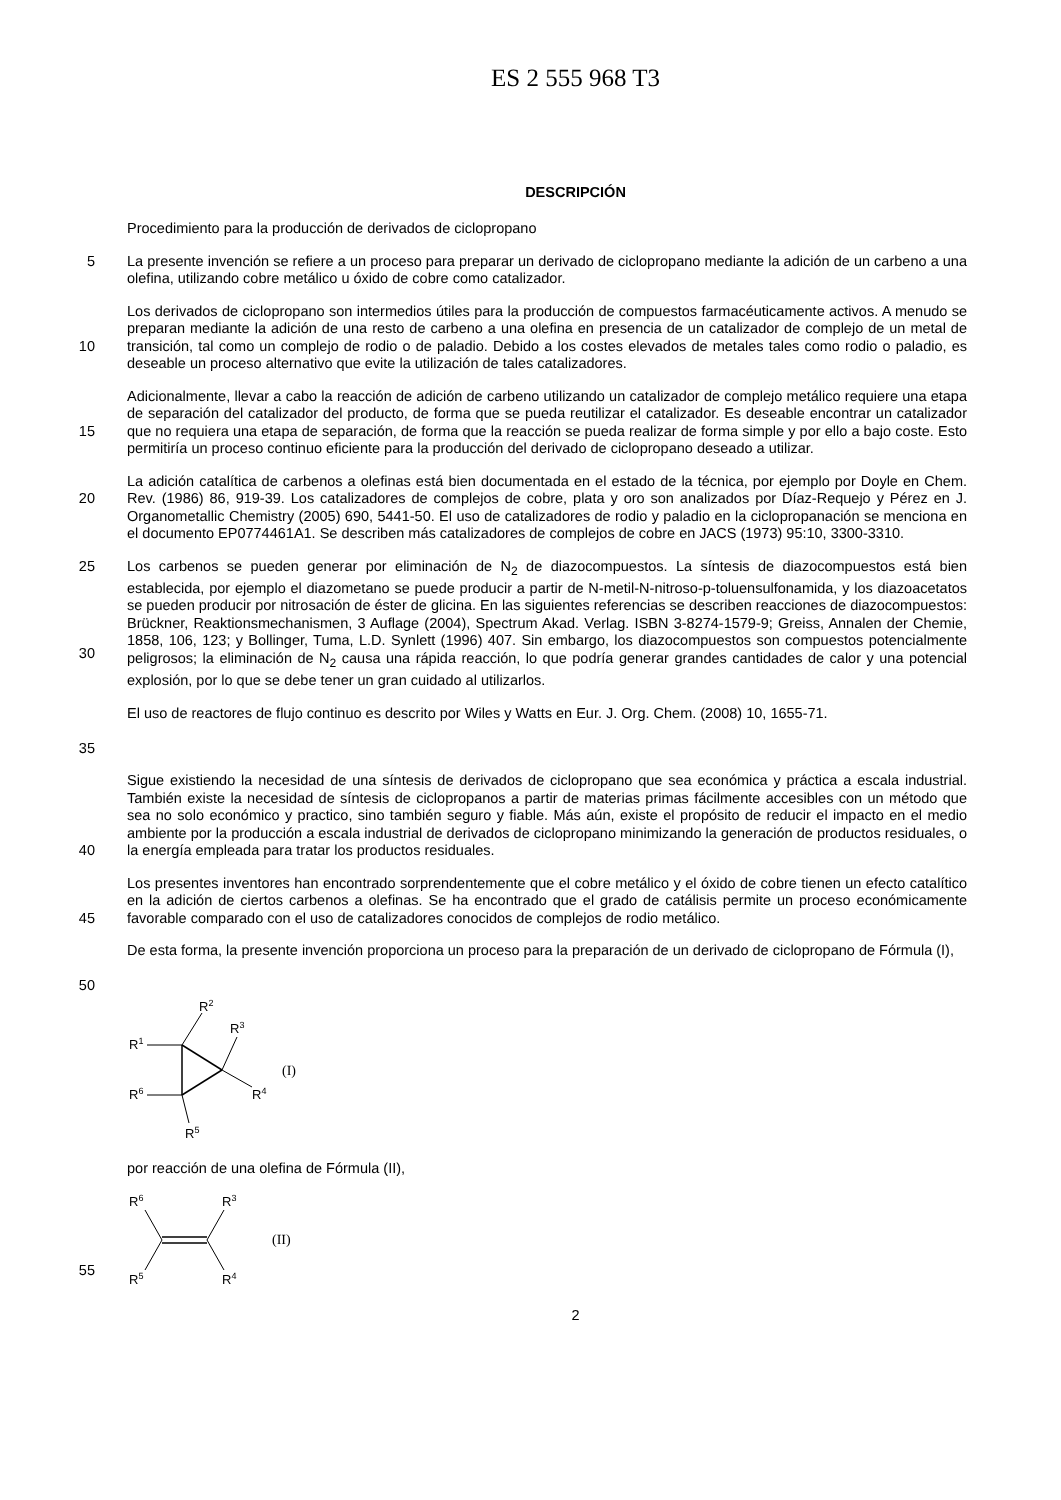ES 2 555 968 T3
DESCRIPCIÓN
Procedimiento para la producción de derivados de ciclopropano
5
La presente invención se refiere a un proceso para preparar un derivado de ciclopropano mediante la adición de un carbeno a una olefina, utilizando cobre metálico u óxido de cobre como catalizador.
10
Los derivados de ciclopropano son intermedios útiles para la producción de compuestos farmacéuticamente activos. A menudo se preparan mediante la adición de una resto de carbeno a una olefina en presencia de un catalizador de complejo de un metal de transición, tal como un complejo de rodio o de paladio. Debido a los costes elevados de metales tales como rodio o paladio, es deseable un proceso alternativo que evite la utilización de tales catalizadores.
15
Adicionalmente, llevar a cabo la reacción de adición de carbeno utilizando un catalizador de complejo metálico requiere una etapa de separación del catalizador del producto, de forma que se pueda reutilizar el catalizador. Es deseable encontrar un catalizador que no requiera una etapa de separación, de forma que la reacción se pueda realizar de forma simple y por ello a bajo coste. Esto permitiría un proceso continuo eficiente para la producción del derivado de ciclopropano deseado a utilizar.
20
La adición catalítica de carbenos a olefinas está bien documentada en el estado de la técnica, por ejemplo por Doyle en Chem. Rev. (1986) 86, 919-39. Los catalizadores de complejos de cobre, plata y oro son analizados por Díaz-Requejo y Pérez en J. Organometallic Chemistry (2005) 690, 5441-50. El uso de catalizadores de rodio y paladio en la ciclopropanación se menciona en el documento EP0774461A1. Se describen más catalizadores de complejos de cobre en JACS (1973) 95:10, 3300-3310.
25
30
Los carbenos se pueden generar por eliminación de N<sub>2</sub> de diazocompuestos. La síntesis de diazocompuestos está bien establecida, por ejemplo el diazometano se puede producir a partir de N-metil-N-nitroso-p-toluensulfonamida, y los diazoacetatos se pueden producir por nitrosación de éster de glicina. En las siguientes referencias se describen reacciones de diazocompuestos: Brückner, Reaktionsmechanismen, 3 Auflage (2004), Spectrum Akad. Verlag. ISBN 3-8274-1579-9; Greiss, Annalen der Chemie, 1858, 106, 123; y Bollinger, Tuma, L.D. Synlett (1996) 407. Sin embargo, los diazocompuestos son compuestos potencialmente peligrosos; la eliminación de N<sub>2</sub> causa una rápida reacción, lo que podría generar grandes cantidades de calor y una potencial explosión, por lo que se debe tener un gran cuidado al utilizarlos.
35
El uso de reactores de flujo continuo es descrito por Wiles y Watts en Eur. J. Org. Chem. (2008) 10, 1655-71.
40
Sigue existiendo la necesidad de una síntesis de derivados de ciclopropano que sea económica y práctica a escala industrial. También existe la necesidad de síntesis de ciclopropanos a partir de materias primas fácilmente accesibles con un método que sea no solo económico y practico, sino también seguro y fiable. Más aún, existe el propósito de reducir el impacto en el medio ambiente por la producción a escala industrial de derivados de ciclopropano minimizando la generación de productos residuales, o la energía empleada para tratar los productos residuales.
45
Los presentes inventores han encontrado sorprendentemente que el cobre metálico y el óxido de cobre tienen un efecto catalítico en la adición de ciertos carbenos a olefinas. Se ha encontrado que el grado de catálisis permite un proceso económicamente favorable comparado con el uso de catalizadores conocidos de complejos de rodio metálico.
50
De esta forma, la presente invención proporciona un proceso para la preparación de un derivado de ciclopropano de Fórmula (I),
R2
R3
R1
R6
R4
R5
(I)
por reacción de una olefina de Fórmula (II),
55
R6
R3
R5
R4
(II)
2